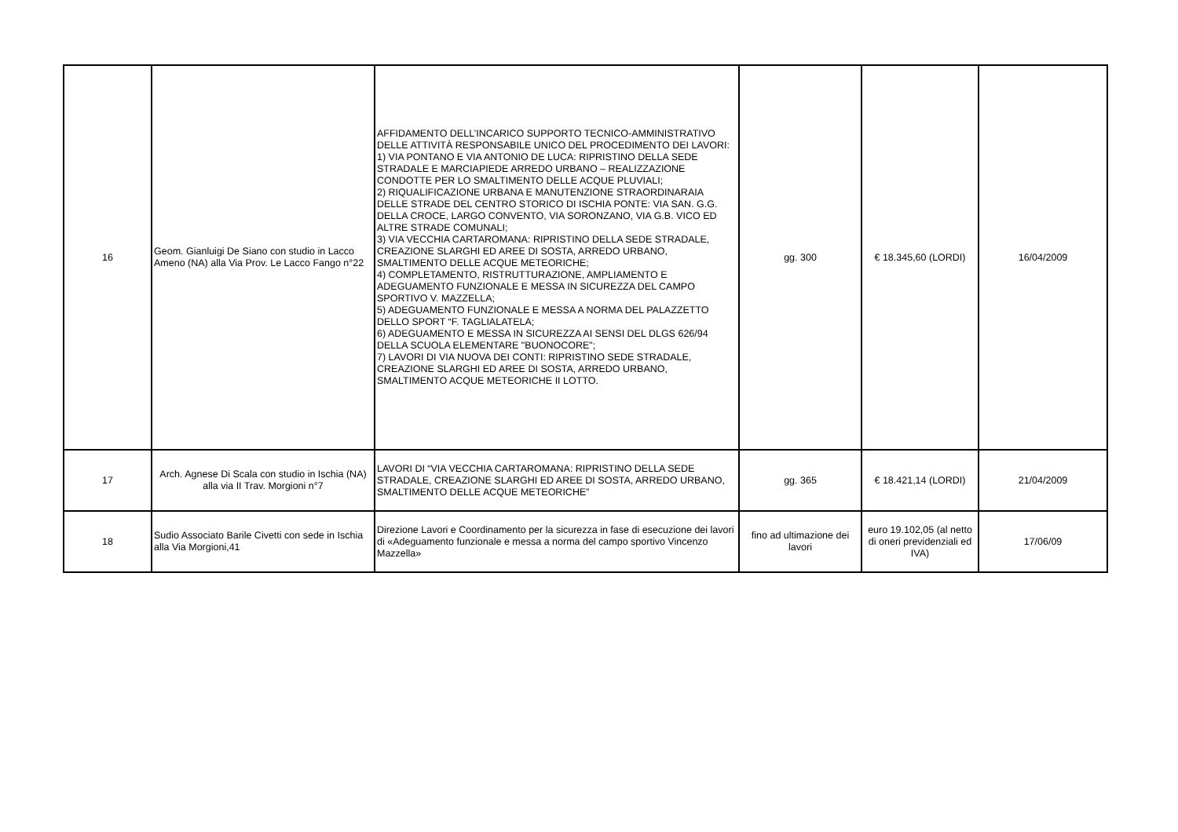| 16 | Geom. Gianluigi De Siano con studio in Lacco Ameno (NA) alla Via Prov. Le Lacco Fango n°22 | AFFIDAMENTO DELL’INCARICO SUPPORTO TECNICO-AMMINISTRATIVO DELLE ATTIVITÀ RESPONSABILE UNICO DEL PROCEDIMENTO DEI LAVORI: 1) VIA PONTANO E VIA ANTONIO DE LUCA: RIPRISTINO DELLA SEDE STRADALE E MARCIAPIEDE ARREDO URBANO – REALIZZAZIONE CONDOTTE PER LO SMALTIMENTO DELLE ACQUE PLUVIALI; 2) RIQUALIFICAZIONE URBANA E MANUTENZIONE STRAORDINARAIA DELLE STRADE DEL CENTRO STORICO DI ISCHIA PONTE: VIA SAN. G.G. DELLA CROCE, LARGO CONVENTO, VIA SORONZANO, VIA G.B. VICO ED ALTRE STRADE COMUNALI; 3) VIA VECCHIA CARTAROMANA: RIPRISTINO DELLA SEDE STRADALE, CREAZIONE SLARGHI ED AREE DI SOSTA, ARREDO URBANO, SMALTIMENTO DELLE ACQUE METEORICHE; 4) COMPLETAMENTO, RISTRUTTURAZIONE, AMPLIAMENTO E ADEGUAMENTO FUNZIONALE E MESSA IN SICUREZZA DEL CAMPO SPORTIVO V. MAZZELLA; 5) ADEGUAMENTO FUNZIONALE E MESSA A NORMA DEL PALAZZETTO DELLO SPORT “F. TAGLIALATELA; 6) ADEGUAMENTO E MESSA IN SICUREZZA AI SENSI DEL DLGS 626/94 DELLA SCUOLA ELEMENTARE "BUONOCORE"; 7) LAVORI DI VIA NUOVA DEI CONTI: RIPRISTINO SEDE STRADALE, CREAZIONE SLARGHI ED AREE DI SOSTA, ARREDO URBANO, SMALTIMENTO ACQUE METEORICHE II LOTTO. | gg. 300 | € 18.345,60 (LORDI) | 16/04/2009 |
| 17 | Arch. Agnese Di Scala con studio in Ischia (NA) alla via II Trav. Morgioni n°7 | LAVORI DI “VIA VECCHIA CARTAROMANA: RIPRISTINO DELLA SEDE STRADALE, CREAZIONE SLARGHI ED AREE DI SOSTA, ARREDO URBANO, SMALTIMENTO DELLE ACQUE METEORICHE” | gg. 365 | € 18.421,14 (LORDI) | 21/04/2009 |
| 18 | Sudio Associato Barile Civetti con sede in Ischia alla Via Morgioni,41 | Direzione Lavori e Coordinamento per la sicurezza in fase di esecuzione dei lavori di «Adeguamento funzionale e messa a norma del campo sportivo Vincenzo Mazzella» | fino ad ultimazione dei lavori | euro 19.102,05 (al netto di oneri previdenziali ed IVA) | 17/06/09 |